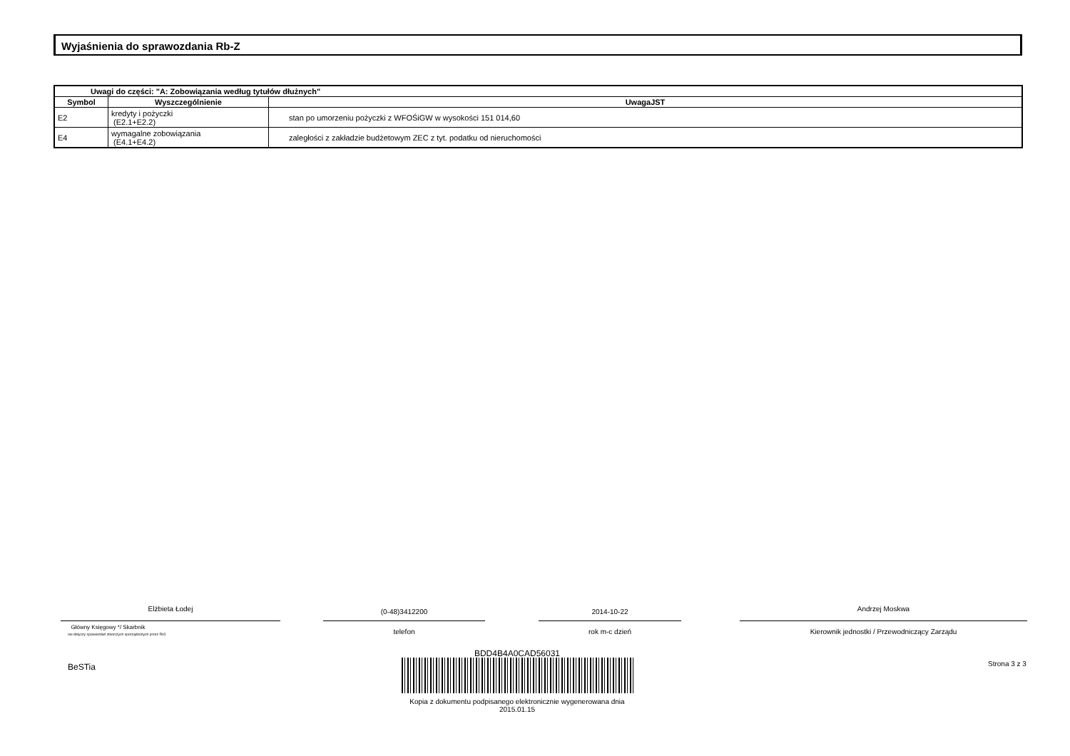Wyjaśnienia do sprawozdania Rb-Z
| Uwagi do części: "A: Zobowiązania według tytułów dłużnych" | | |
| --- | --- | --- |
| Symbol | Wyszczególnienie | UwagaJST |
| E2 | kredyty i pożyczki (E2.1+E2.2) | stan po umorzeniu pożyczki z WFOŚiGW w wysokości 151 014,60 |
| E4 | wymagalne zobowiązania (E4.1+E4.2) | zaległości z zakładzie budżetowym ZEC z tyt. podatku od nieruchomości |
Elżbieta Łodej (0-48)3412200 2014-10-22 Andrzej Moskwa
Główny Księgowy */ Skarbnik
nie dotyczy sprawozdań zbiorczych sporządzonych przez RIO
telefon rok m-c dzień Kierownik jednostki / Przewodniczący Zarządu
BeSTia
BDD4B4A0CAD56031
Kopia z dokumentu podpisanego elektronicznie wygenerowana dnia 2015.01.15
Strona 3 z 3